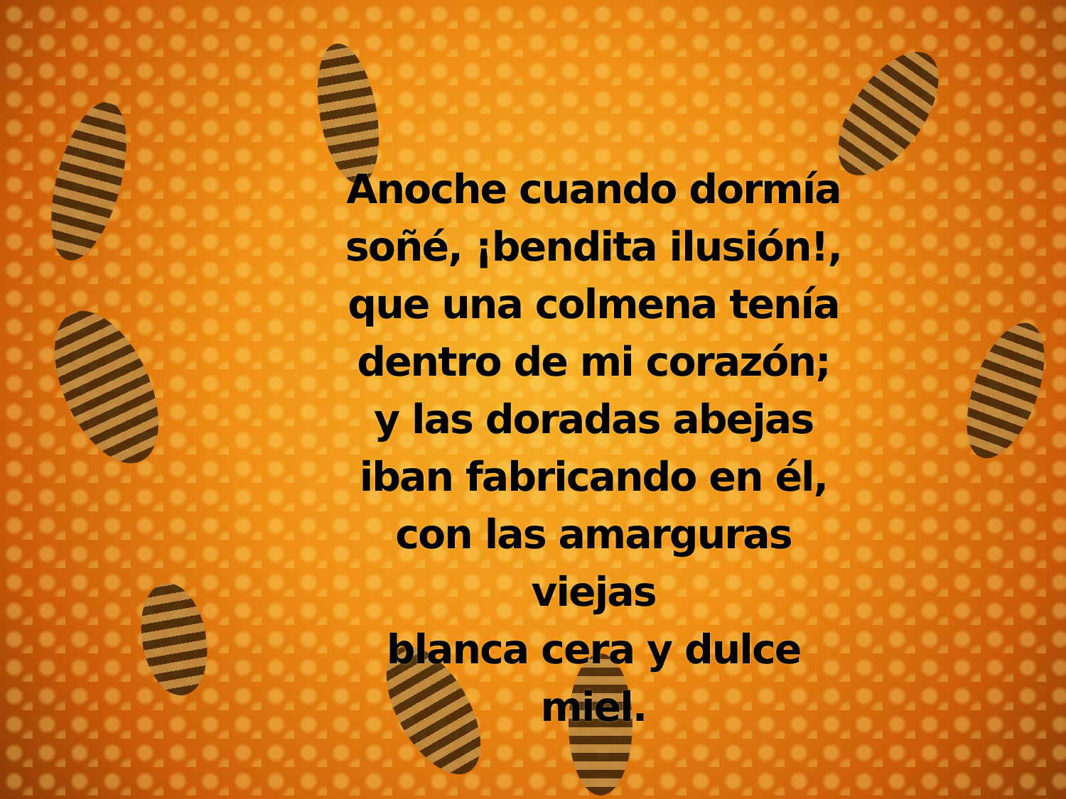Anoche cuando dormía
soñé, ¡bendita ilusión!,
que una colmena tenía
dentro de mi corazón;
y las doradas abejas
iban fabricando en él,
con las amarguras viejas
blanca cera y dulce miel.